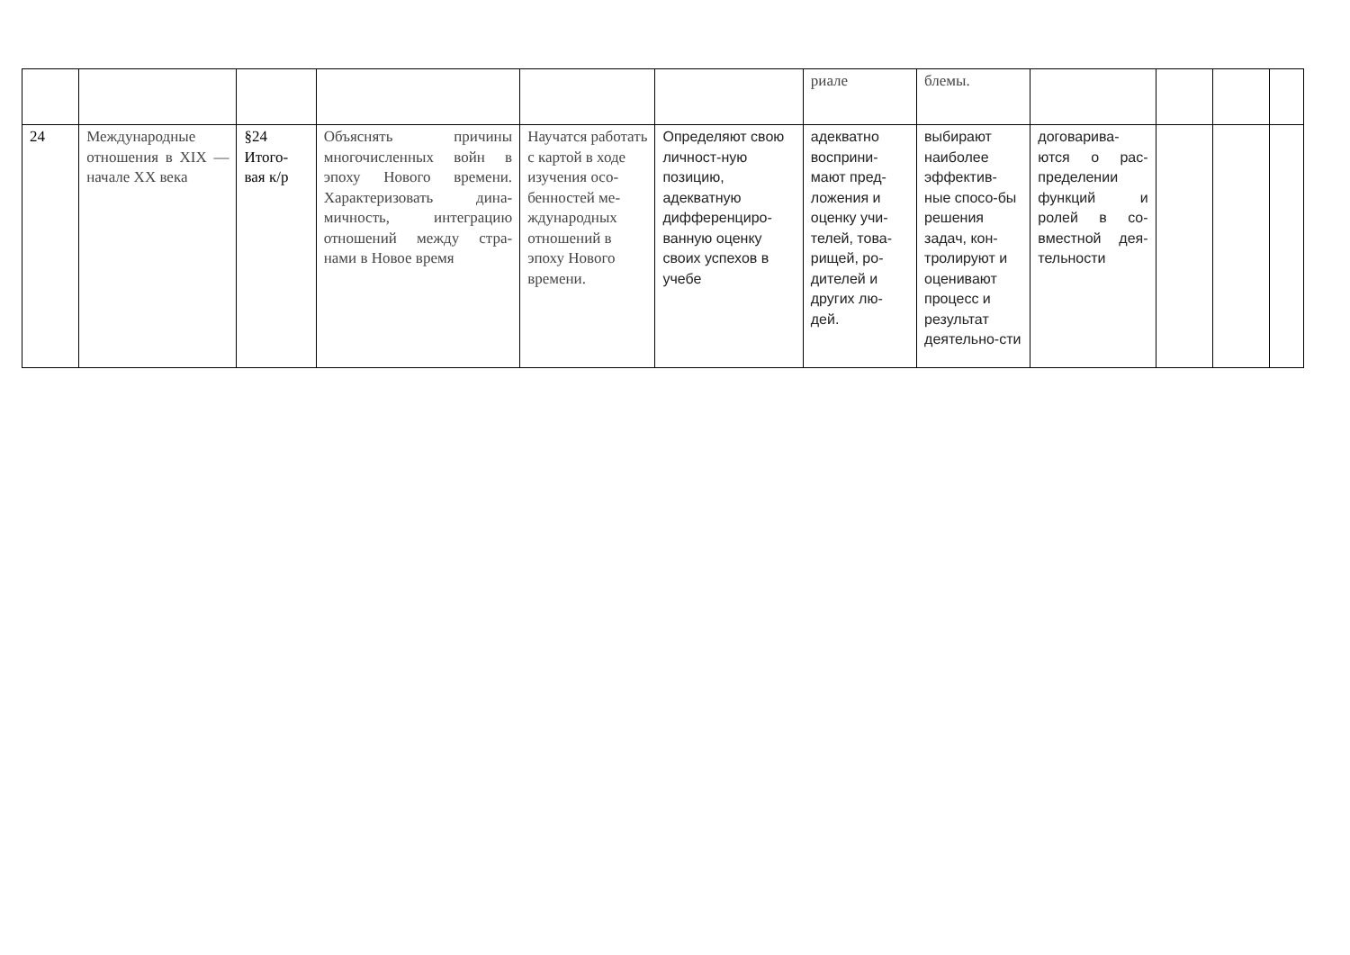| | | | | | | риале | блемы. | | | | |
| 24 | Международные отношения в XIX — начале XX века | §24 Итого-вая к/р | Объяснять причины многочисленных войн в эпоху Нового времени. Характеризовать дина-мичность, интеграцию отношений между стра-нами в Новое время | Научатся работать с картой в ходе изучения осо-бенностей ме-ждународных отношений в эпоху Нового времени. | Определяют свою личност-ную позицию, адекватную дифференциро-ванную оценку своих успехов в учебе | адекватно восприни-мают пред-ложения и оценку учи-телей, това-рищей, ро-дителей и других лю-дей. | выбирают наиболее эффектив-ные спосо-бы решения задач, кон-тролируют и оценивают процесс и результат деятельно-сти | договарива-ются о рас-пределении функций и ролей в со-вместной дея-тельности | | | |